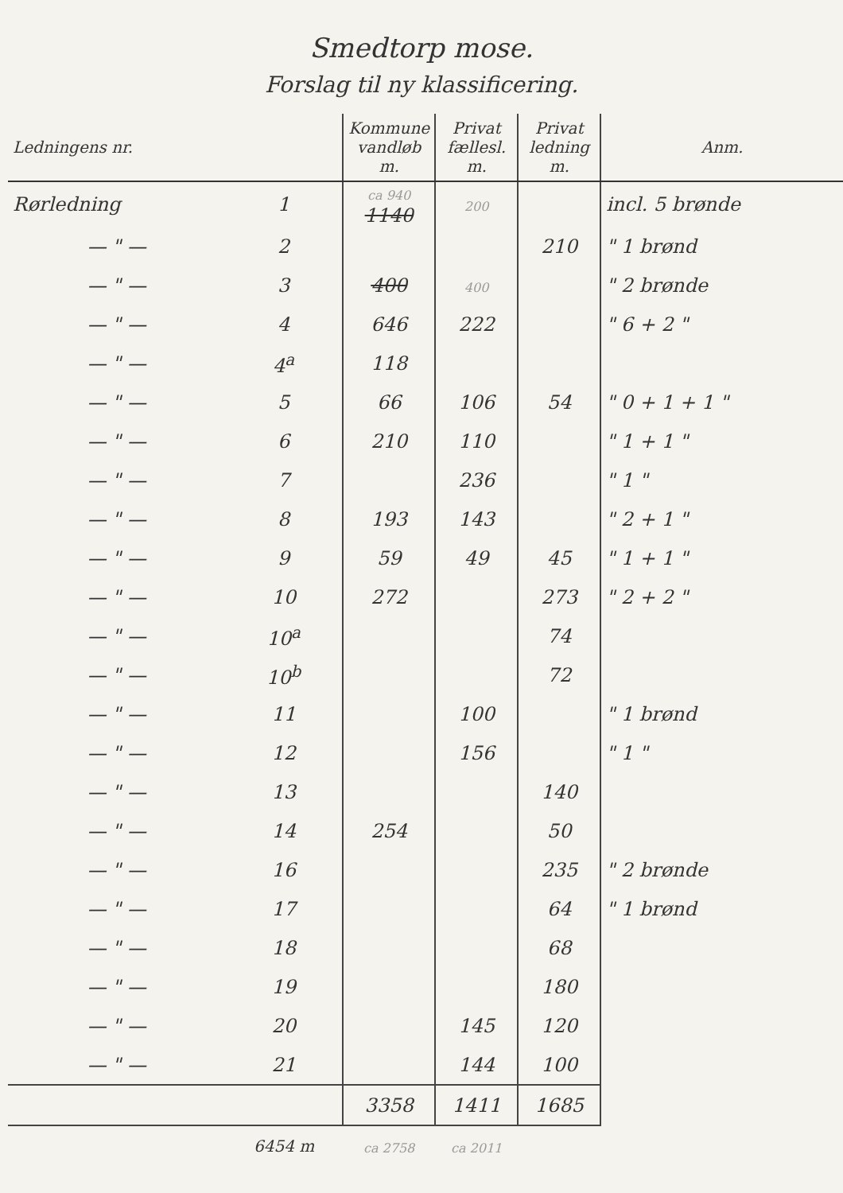Smedtorp mose.
Forslag til ny klassificering.
| Ledningens nr. | | Kommune vandløb m. | Privat fællesl. m. | Privat ledning m. | Anm. |
| --- | --- | --- | --- | --- | --- |
| Rørledning | 1 | ca 940 1140 | 200 | | incl. 5 brønde |
| — " — | 2 | | | 210 | " 1 brønd |
| — " — | 3 | 400 | 400 | | " 2 brønde |
| — " — | 4 | 646 | 222 | | " 6 + 2 " |
| — " — | 4<sup>a</sup> | 118 | | | |
| — " — | 5 | 66 | 106 | 54 | " 0 + 1 + 1 " |
| — " — | 6 | 210 | 110 | | " 1 + 1 " |
| — " — | 7 | | 236 | | " 1 " |
| — " — | 8 | 193 | 143 | | " 2 + 1 " |
| — " — | 9 | 59 | 49 | 45 | " 1 + 1 " |
| — " — | 10 | 272 | | 273 | " 2 + 2 " |
| — " — | 10<sup>a</sup> | | | 74 | |
| — " — | 10<sup>b</sup> | | | 72 | |
| — " — | 11 | | 100 | | " 1 brønd |
| — " — | 12 | | 156 | | " 1 " |
| — " — | 13 | | | 140 | |
| — " — | 14 | 254 | | 50 | |
| — " — | 16 | | | 235 | " 2 brønde |
| — " — | 17 | | | 64 | " 1 brønd |
| — " — | 18 | | | 68 | |
| — " — | 19 | | | 180 | |
| — " — | 20 | | 145 | 120 | |
| — " — | 21 | | 144 | 100 | |
| | | 3358 | 1411 | 1685 | |
| | 6454 m | ca 2758 | ca 2011 | | |